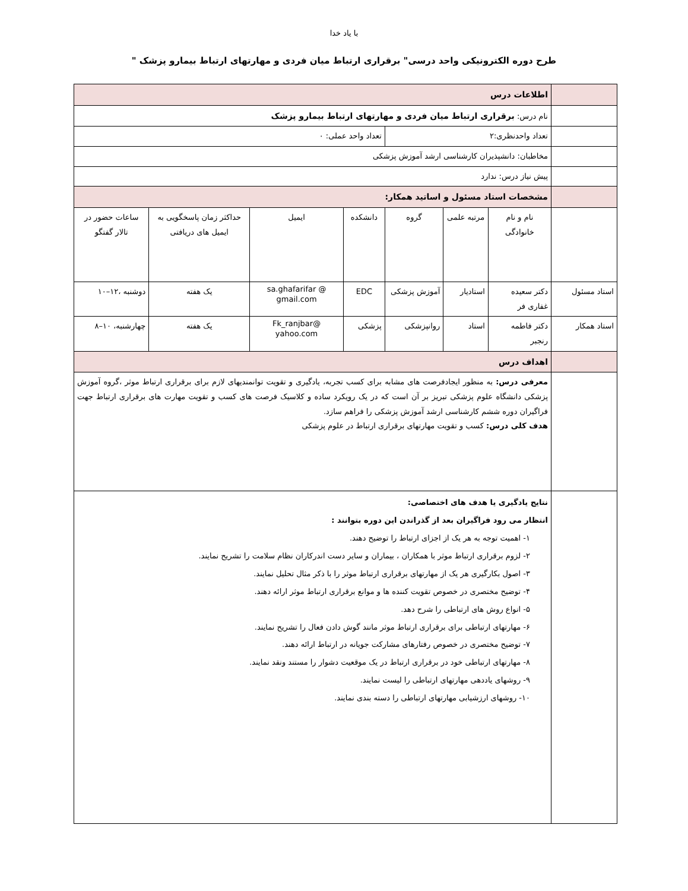با یاد خدا
طرح دوره الکترونیکی واحد درسی" برقراری ارتباط میان فردی و مهارتهای ارتباط بیمارو پزشک "
| | اطلاعات درس | | | | | | |
| | نام درس: برقراری ارتباط میان فردی و مهارتهای ارتباط بیمارو پزشک | | | | | | |
| | تعداد واحدنظری:۲ | | | تعداد واحد عملی: ۰ | | | |
| | مخاطبان: دانشپذیران کارشناسی ارشد آموزش پزشکی | | | | | | |
| | پیش نیاز درس: ندارد | | | | | | |
| | مشخصات استاد مسئول و اساتید همکار: | | | | | | |
| | نام و نام خانوادگی | مرتبه علمی | گروه | دانشکده | ایمیل | حداکثر زمان پاسخگویی به ایمیل های دریافتی | ساعات حضور در تالار گفتگو |
| استاد مسئول | دکتر سعیده غفاری فر | استادیار | آموزش پزشکی | EDC | sa.ghafarifar @ gmail.com | یک هفته | دوشنبه ،۱۲–۱۰ |
| استاد همکار | دکتر فاطمه رنجبر | استاد | روانپزشکی | پزشکی | Fk_ranjbar@ yahoo.com | یک هفته | چهارشنبه، ۱۰–۸ |
| | اهداف درس | | | | | | |
| | معرفی درس: به منظور ایجادفرصت های مشابه برای کسب تجربه، یادگیری و تقویت توانمندیهای لازم برای برقراری ارتباط موثر ،گروه آموزش پزشکی دانشگاه علوم پزشکی تبریز بر آن است که در یک رویکرد ساده و کلاسیک فرصت های کسب و تقویت مهارت های برقراری ارتباط جهت فراگیران دوره ششم کارشناسی ارشد آموزش پزشکی را فراهم سازد. هدف کلی درس: کسب و تقویت مهارتهای برقراری ارتباط در علوم پزشکی | | | | | | |
| | نتایج یادگیری یا هدف های اختصاصی: انتظار می رود فراگیران بعد از گذراندن این دوره بتوانند : ۱- اهمیت توجه به هر یک از اجزای ارتباط را توضیح دهند. ۲- لزوم برقراری ارتباط موثر با همکاران ، بیماران و سایر دست اندرکاران نظام سلامت را تشریح نمایند. ۳- اصول بکارگیری هر یک از مهارتهای برقراری ارتباط موثر را با ذکر مثال تحلیل نمایند. ۴- توضیح مختصری در خصوص تقویت کننده ها و موانع برقراری ارتباط موثر ارائه دهند. ۵- انواع روش های ارتباطی را شرح دهد. ۶- مهارتهای ارتباطی برای برقراری ارتباط موثر مانند گوش دادن فعال را تشریح نمایند. ۷- توضیح مختصری در خصوص رفتارهای مشارکت جویانه در ارتباط ارائه دهند. ۸- مهارتهای ارتباطی خود در برقراری ارتباط در یک موقعیت دشوار را مستند ونقد نمایند. ۹- روشهای یاددهی مهارتهای ارتباطی را لیست نمایند. ۱۰- روشهای ارزشیابی مهارتهای ارتباطی را دسته بندی نمایند. | | | | | | |